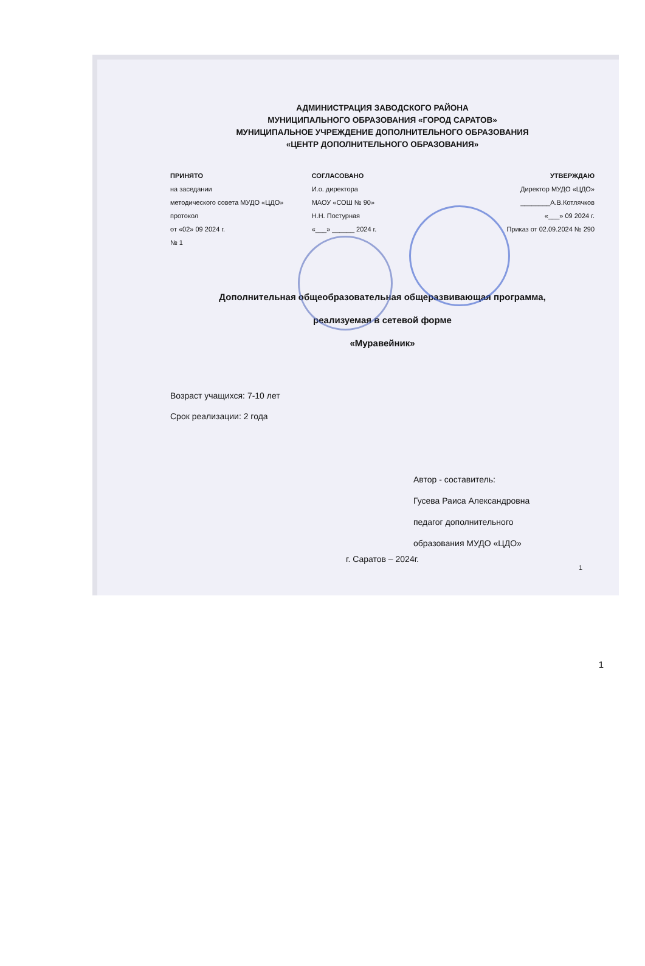АДМИНИСТРАЦИЯ ЗАВОДСКОГО РАЙОНА
МУНИЦИПАЛЬНОГО ОБРАЗОВАНИЯ «ГОРОД САРАТОВ»
МУНИЦИПАЛЬНОЕ УЧРЕЖДЕНИЕ ДОПОЛНИТЕЛЬНОГО ОБРАЗОВАНИЯ
«ЦЕНТР ДОПОЛНИТЕЛЬНОГО ОБРАЗОВАНИЯ»
ПРИНЯТО
на заседании
методического совета МУДО «ЦДО»
протокол
от «02» 09 2024 г.
№ 1
СОГЛАСОВАНО
И.о. директора
МАОУ «СОШ № 90»
Н.Н. Постурная
«___» ______ 2024 г.
УТВЕРЖДАЮ
Директор МУДО «ЦДО»
________А.В.Котлячков
«___» 09 2024 г.
Приказ от 02.09.2024 № 290
Дополнительная общеобразовательная общеразвивающая программа,
реализуемая в сетевой форме
«Муравейник»
Возраст учащихся: 7-10 лет
Срок реализации: 2 года
Автор - составитель:
Гусева Раиса Александровна
педагог дополнительного
образования МУДО «ЦДО»
г. Саратов – 2024г.
1
1